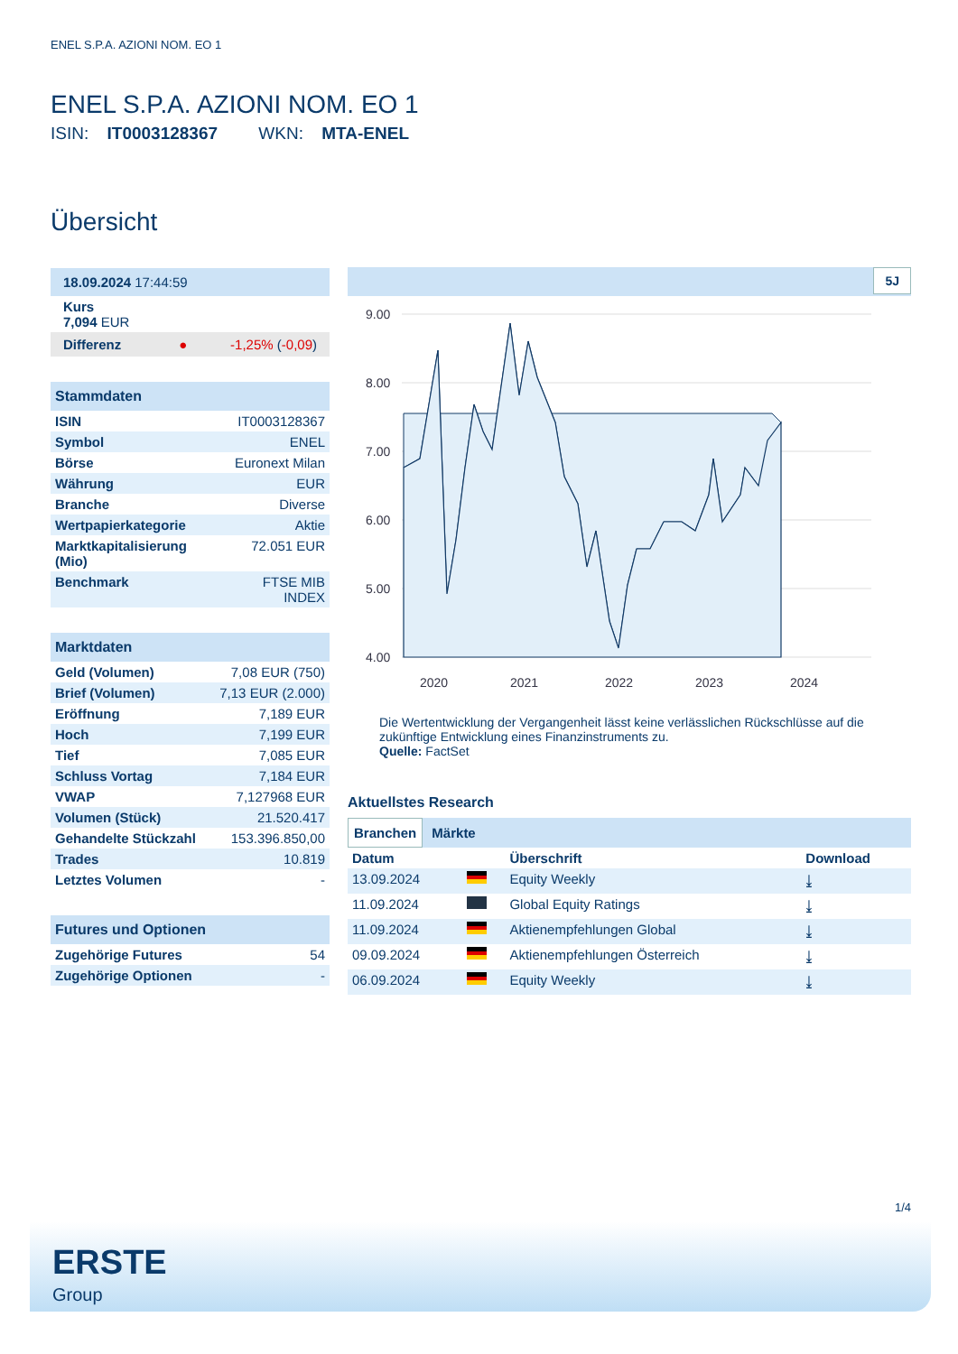ENEL S.P.A. AZIONI NOM. EO 1
ENEL S.P.A. AZIONI NOM. EO 1
ISIN: IT0003128367 WKN: MTA-ENEL
Übersicht
| 18.09.2024 17:44:59 |
| Kurs 7,094 EUR |
| Differenz ● -1,25% ( -0,09 ) |
| Stammdaten | |
| --- | --- |
| ISIN | IT0003128367 |
| Symbol | ENEL |
| Börse | Euronext Milan |
| Währung | EUR |
| Branche | Diverse |
| Wertpapierkategorie | Aktie |
| Marktkapitalisierung (Mio) | 72.051 EUR |
| Benchmark | FTSE MIB INDEX |
| Marktdaten | |
| --- | --- |
| Geld (Volumen) | 7,08 EUR (750) |
| Brief (Volumen) | 7,13 EUR (2.000) |
| Eröffnung | 7,189 EUR |
| Hoch | 7,199 EUR |
| Tief | 7,085 EUR |
| Schluss Vortag | 7,184 EUR |
| VWAP | 7,127968 EUR |
| Volumen (Stück) | 21.520.417 |
| Gehandelte Stückzahl | 153.396.850,00 |
| Trades | 10.819 |
| Letztes Volumen | - |
| Futures und Optionen | |
| --- | --- |
| Zugehörige Futures | 54 |
| Zugehörige Optionen | - |
5J
9.00
8.00
7.00
6.00
5.00
4.00
2020
2021
2022
2023
2024
Die Wertentwicklung der Vergangenheit lässt keine verlässlichen Rückschlüsse auf die zukünftige Entwicklung eines Finanzinstruments zu.
Quelle: FactSet
Aktuellstes Research
Branchen Märkte
| Datum | | Überschrift | Download |
| --- | --- | --- | --- |
| 13.09.2024 | | Equity Weekly | ⤓ |
| 11.09.2024 | | Global Equity Ratings | ⤓ |
| 11.09.2024 | | Aktienempfehlungen Global | ⤓ |
| 09.09.2024 | | Aktienempfehlungen Österreich | ⤓ |
| 06.09.2024 | | Equity Weekly | ⤓ |
1/4
ERSTE
Group